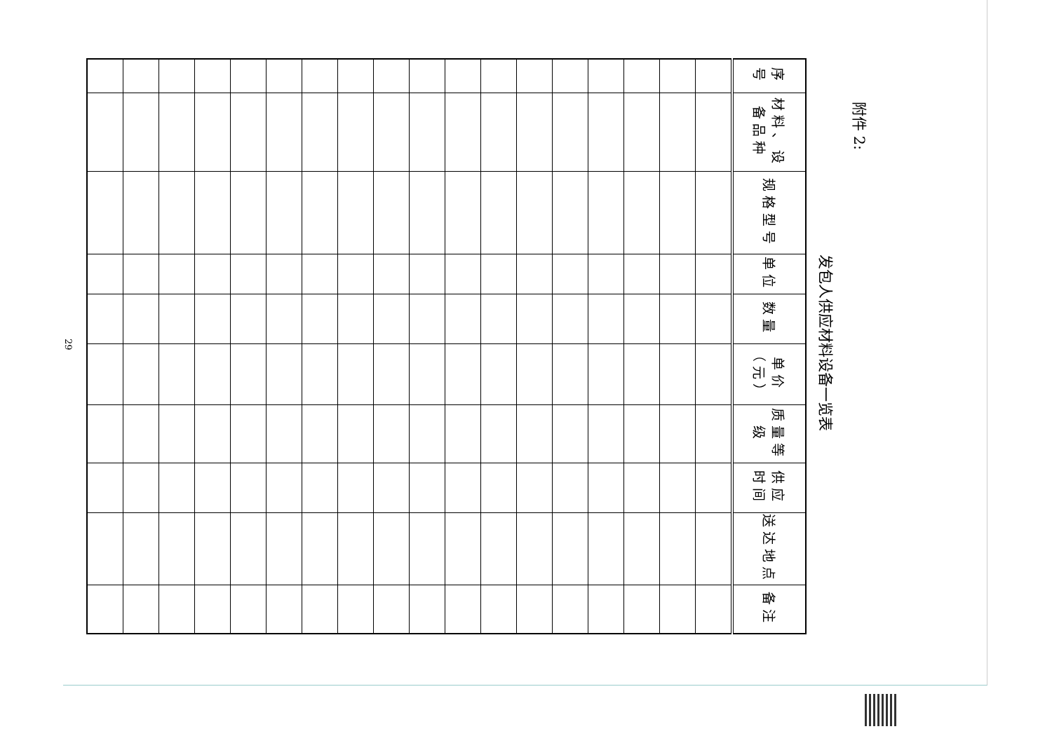附件 2:
发包人供应材料设备一览表
| 序号 | 材料、设备品种 | 规格型号 | 单位 | 数量 | 单价（元） | 质量等级 | 供应时间 | 送达地点 | 备注 |
| --- | --- | --- | --- | --- | --- | --- | --- | --- | --- |
29